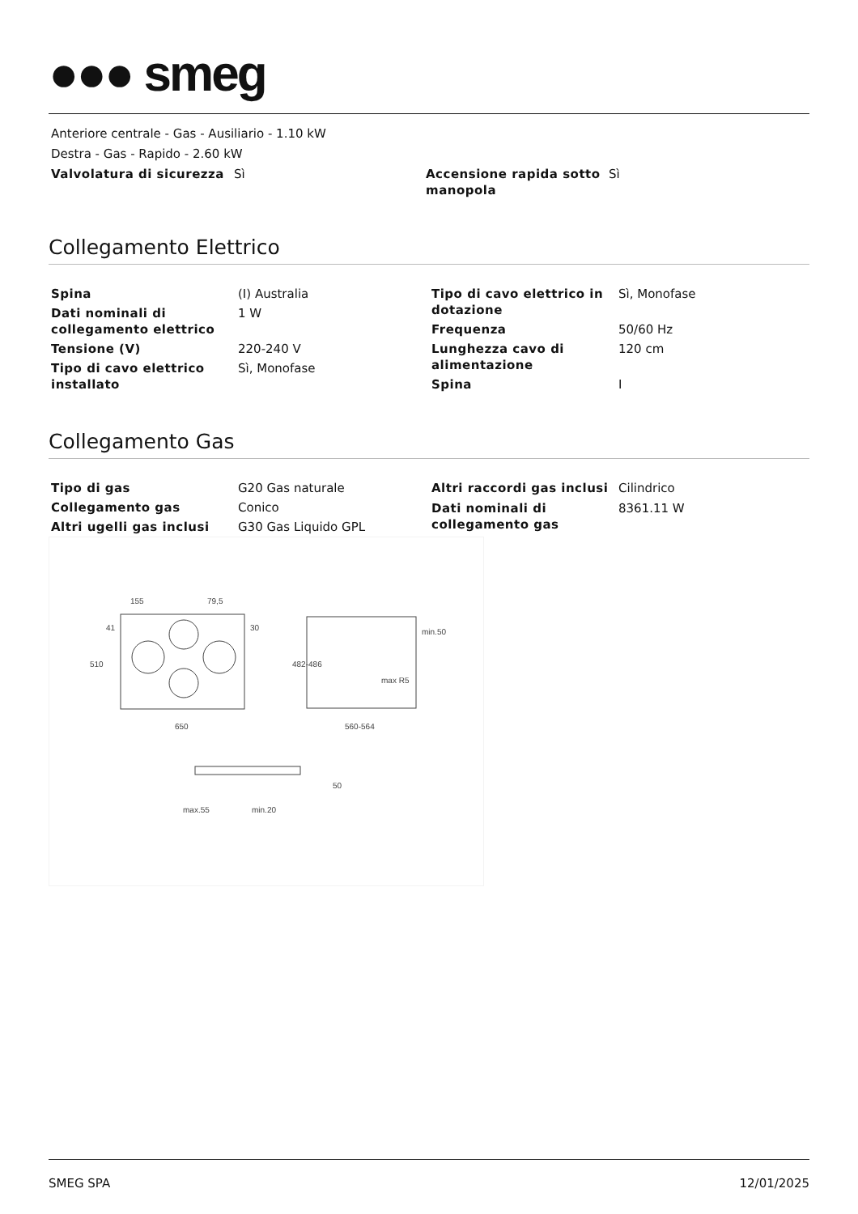●●● smeg
Anteriore centrale - Gas - Ausiliario - 1.10 kW
Destra - Gas - Rapido - 2.60 kW
| Valvolatura di sicurezza | Sì |
| Accensione rapida sotto manopola | Sì |
Collegamento Elettrico
| Spina | (I) Australia |
| Dati nominali di collegamento elettrico | 1 W |
| Tensione (V) | 220-240 V |
| Tipo di cavo elettrico installato | Sì, Monofase |
| Tipo di cavo elettrico in dotazione | Sì, Monofase |
| Frequenza | 50/60 Hz |
| Lunghezza cavo di alimentazione | 120 cm |
| Spina | I |
Collegamento Gas
| Tipo di gas | G20 Gas naturale |
| Collegamento gas | Conico |
| Altri ugelli gas inclusi | G30 Gas Liquido GPL |
| Altri raccordi gas inclusi | Cilindrico |
| Dati nominali di collegamento gas | 8361.11 W |
155
79,5
650
560-564
510
482-486
min.50
max R5
max.55
min.20
50
41
30
SMEG SPA 12/01/2025